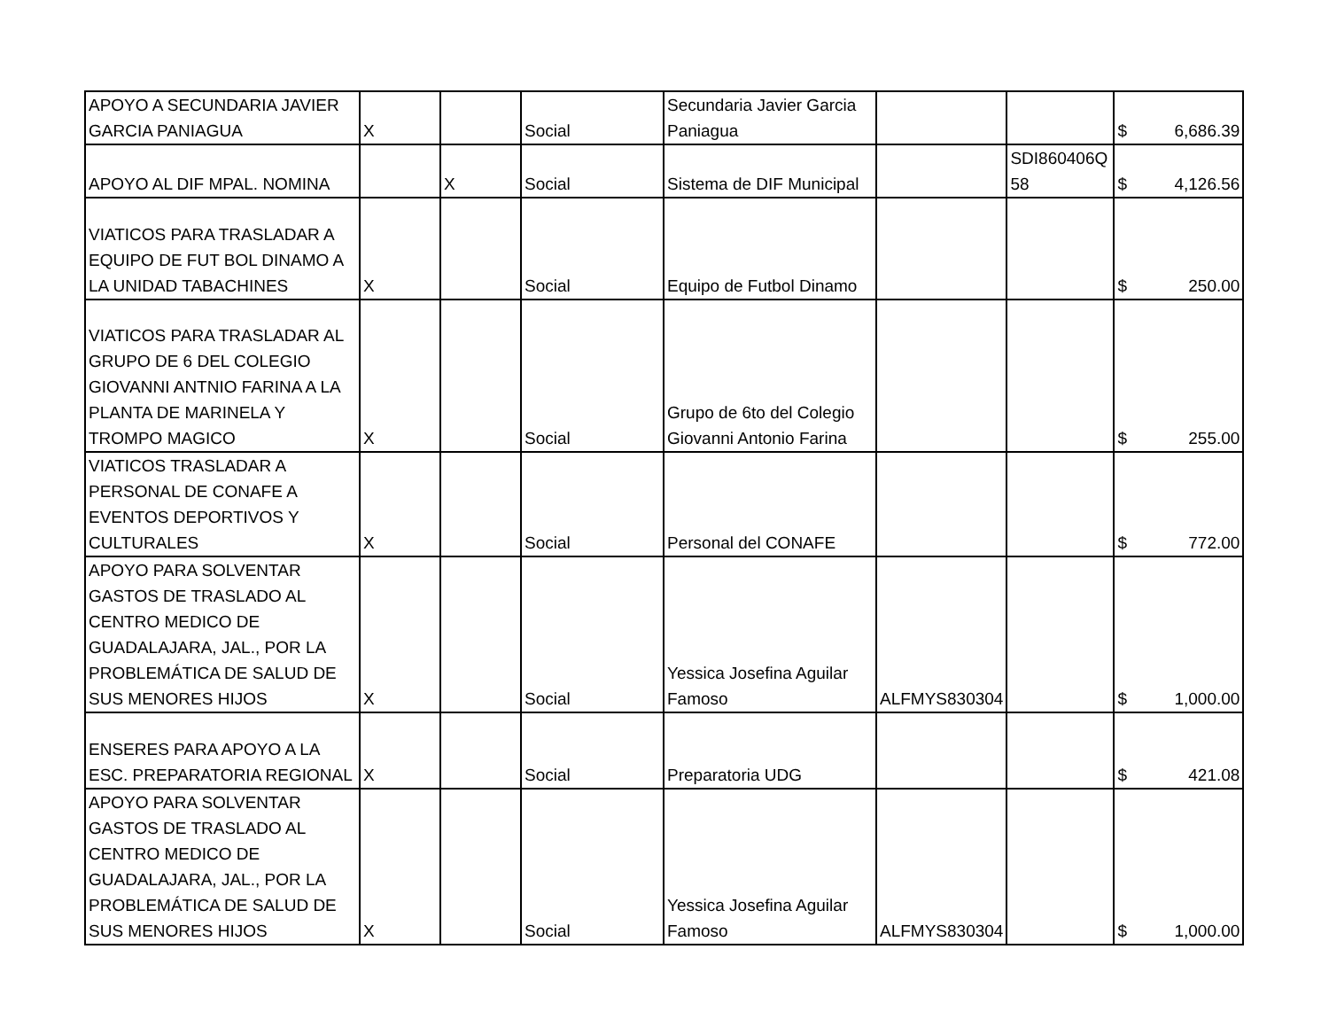| APOYO A SECUNDARIA JAVIER GARCIA PANIAGUA | X | | Social | Secundaria Javier Garcia Paniagua | | | $ 6,686.39 |
| APOYO AL DIF MPAL. NOMINA | | X | Social | Sistema de DIF Municipal | | SDI860406Q 58 | $ 4,126.56 |
| VIATICOS PARA TRASLADAR A EQUIPO DE FUT BOL DINAMO A LA UNIDAD TABACHINES | X | | Social | Equipo de Futbol Dinamo | | | $ 250.00 |
| VIATICOS PARA TRASLADAR AL GRUPO DE 6 DEL COLEGIO GIOVANNI ANTNIO FARINA A LA PLANTA DE MARINELA Y TROMPO MAGICO | X | | Social | Grupo de 6to del Colegio Giovanni Antonio Farina | | | $ 255.00 |
| VIATICOS TRASLADAR A PERSONAL DE CONAFE A EVENTOS DEPORTIVOS Y CULTURALES | X | | Social | Personal del CONAFE | | | $ 772.00 |
| APOYO PARA SOLVENTAR GASTOS DE TRASLADO AL CENTRO MEDICO DE GUADALAJARA, JAL., POR LA PROBLEMÁTICA DE SALUD DE SUS MENORES HIJOS | X | | Social | Yessica Josefina Aguilar Famoso | ALFMYS830304 | | $ 1,000.00 |
| ENSERES PARA APOYO A LA ESC. PREPARATORIA REGIONAL | X | | Social | Preparatoria UDG | | | $ 421.08 |
| APOYO PARA SOLVENTAR GASTOS DE TRASLADO AL CENTRO MEDICO DE GUADALAJARA, JAL., POR LA PROBLEMÁTICA DE SALUD DE SUS MENORES HIJOS | X | | Social | Yessica Josefina Aguilar Famoso | ALFMYS830304 | | $ 1,000.00 |